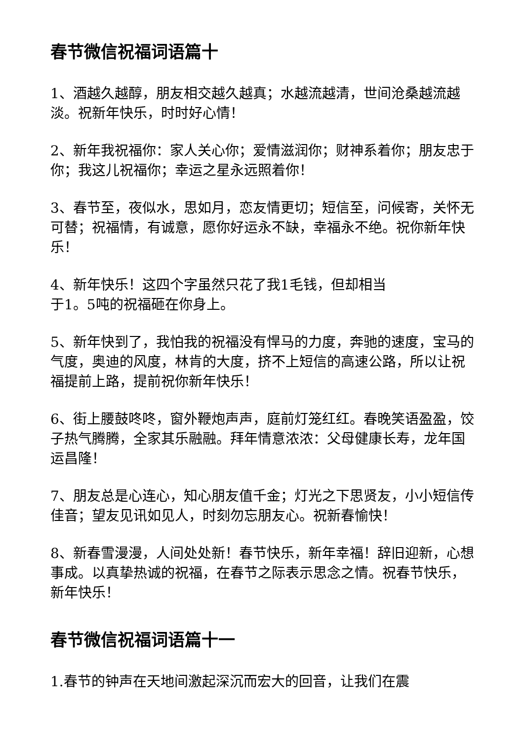春节微信祝福词语篇十
1、酒越久越醇，朋友相交越久越真；水越流越清，世间沧桑越流越淡。祝新年快乐，时时好心情！
2、新年我祝福你：家人关心你；爱情滋润你；财神系着你；朋友忠于你；我这儿祝福你；幸运之星永远照着你！
3、春节至，夜似水，思如月，恋友情更切；短信至，问候寄，关怀无可替；祝福情，有诚意，愿你好运永不缺，幸福永不绝。祝你新年快乐！
4、新年快乐！这四个字虽然只花了我1毛钱，但却相当
于1。5吨的祝福砸在你身上。
5、新年快到了，我怕我的祝福没有悍马的力度，奔驰的速度，宝马的气度，奥迪的风度，林肯的大度，挤不上短信的高速公路，所以让祝福提前上路，提前祝你新年快乐！
6、街上腰鼓咚咚，窗外鞭炮声声，庭前灯笼红红。春晚笑语盈盈，饺子热气腾腾，全家其乐融融。拜年情意浓浓：父母健康长寿，龙年国运昌隆！
7、朋友总是心连心，知心朋友值千金；灯光之下思贤友，小小短信传佳音；望友见讯如见人，时刻勿忘朋友心。祝新春愉快！
8、新春雪漫漫，人间处处新！春节快乐，新年幸福！辞旧迎新，心想事成。以真挚热诚的祝福，在春节之际表示思念之情。祝春节快乐，新年快乐！
春节微信祝福词语篇十一
1.春节的钟声在天地间激起深沉而宏大的回音，让我们在震